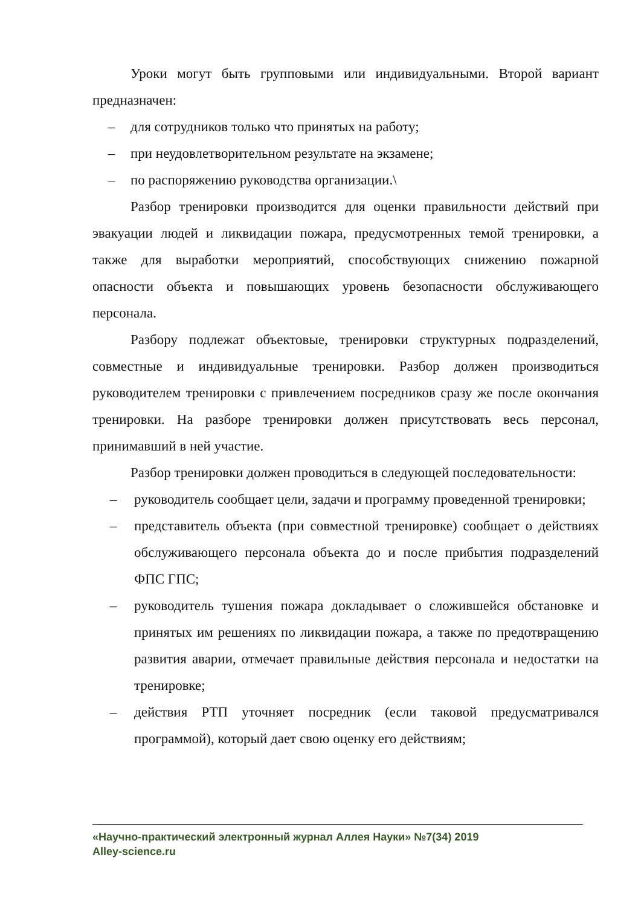Уроки могут быть групповыми или индивидуальными. Второй вариант предназначен:
– для сотрудников только что принятых на работу;
– при неудовлетворительном результате на экзамене;
– по распоряжению руководства организации.\
Разбор тренировки производится для оценки правильности действий при эвакуации людей и ликвидации пожара, предусмотренных темой тренировки, а также для выработки мероприятий, способствующих снижению пожарной опасности объекта и повышающих уровень безопасности обслуживающего персонала.
Разбору подлежат объектовые, тренировки структурных подразделений, совместные и индивидуальные тренировки. Разбор должен производиться руководителем тренировки с привлечением посредников сразу же после окончания тренировки. На разборе тренировки должен присутствовать весь персонал, принимавший в ней участие.
Разбор тренировки должен проводиться в следующей последовательности:
– руководитель сообщает цели, задачи и программу проведенной тренировки;
– представитель объекта (при совместной тренировке) сообщает о действиях обслуживающего персонала объекта до и после прибытия подразделений ФПС ГПС;
– руководитель тушения пожара докладывает о сложившейся обстановке и принятых им решениях по ликвидации пожара, а также по предотвращению развития аварии, отмечает правильные действия персонала и недостатки на тренировке;
– действия РТП уточняет посредник (если таковой предусматривался программой), который дает свою оценку его действиям;
«Научно-практический электронный журнал Аллея Науки» №7(34) 2019
Alley-science.ru